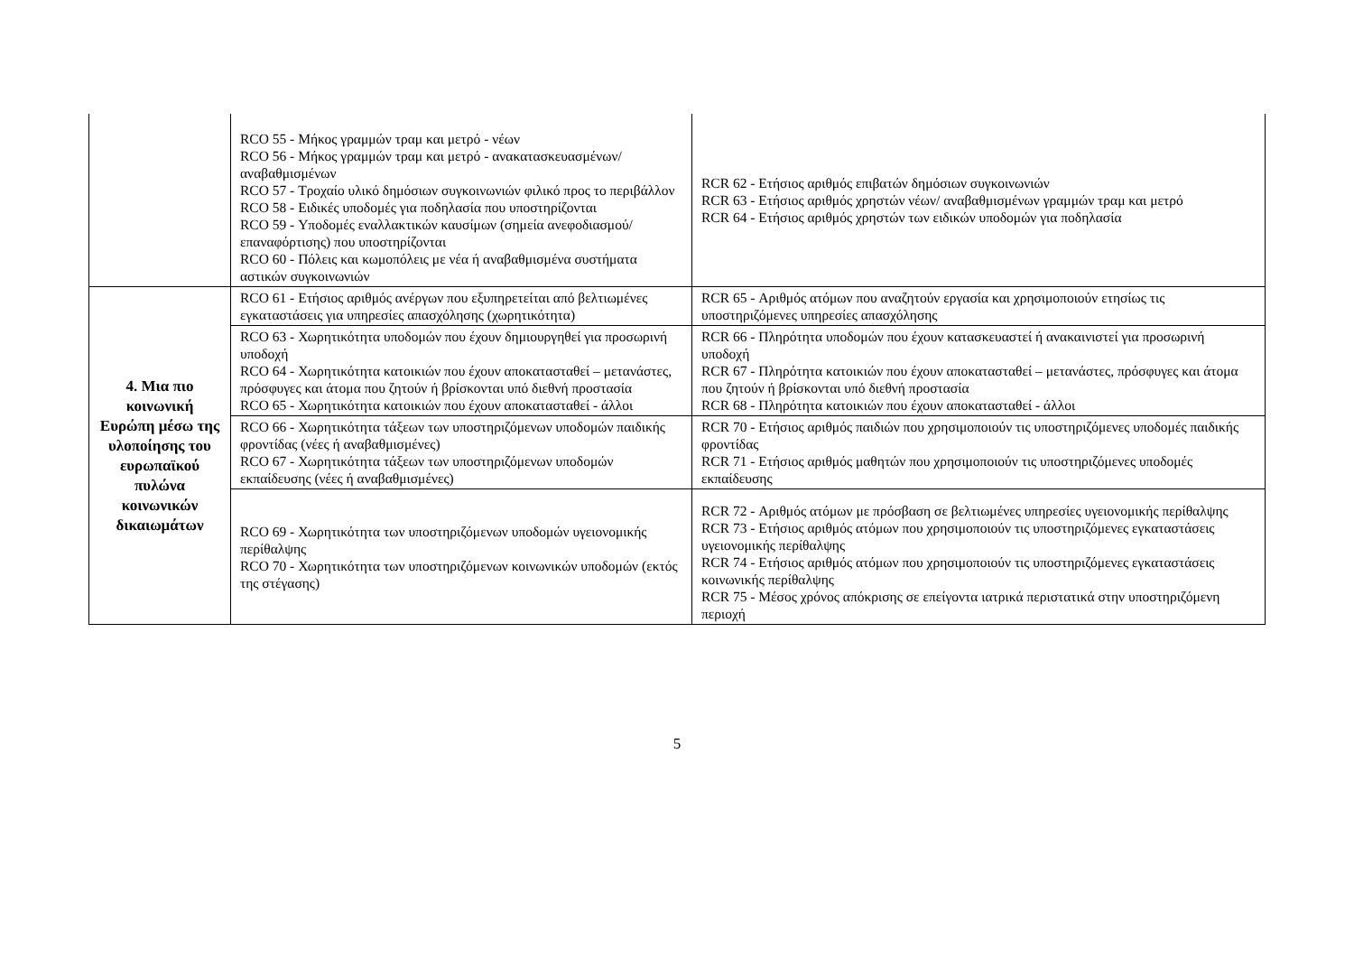| | RCO 55 - Μήκος γραμμών τραμ και μετρό - νέων RCO 56 - Μήκος γραμμών τραμ και μετρό - ανακατασκευασμένων/ αναβαθμισμένων RCO 57 - Τροχαίο υλικό δημόσιων συγκοινωνιών φιλικό προς το περιβάλλον RCO 58 - Ειδικές υποδομές για ποδηλασία που υποστηρίζονται RCO 59 - Υποδομές εναλλακτικών καυσίμων (σημεία ανεφοδιασμού/ επαναφόρτισης) που υποστηρίζονται RCO 60 - Πόλεις και κωμοπόλεις με νέα ή αναβαθμισμένα συστήματα αστικών συγκοινωνιών | RCR 62 - Ετήσιος αριθμός επιβατών δημόσιων συγκοινωνιών RCR 63 - Ετήσιος αριθμός χρηστών νέων/ αναβαθμισμένων γραμμών τραμ και μετρό RCR 64 - Ετήσιος αριθμός χρηστών των ειδικών υποδομών για ποδηλασία |
| 4. Μια πιο κοινωνική Ευρώπη μέσω της υλοποίησης του ευρωπαϊκού πυλώνα κοινωνικών δικαιωμάτων | RCO 61 - Ετήσιος αριθμός ανέργων που εξυπηρετείται από βελτιωμένες εγκαταστάσεις για υπηρεσίες απασχόλησης (χωρητικότητα) | RCR 65 - Αριθμός ατόμων που αναζητούν εργασία και χρησιμοποιούν ετησίως τις υποστηριζόμενες υπηρεσίες απασχόλησης |
| | RCO 63 - Χωρητικότητα υποδομών που έχουν δημιουργηθεί για προσωρινή υποδοχή RCO 64 - Χωρητικότητα κατοικιών που έχουν αποκατασταθεί – μετανάστες, πρόσφυγες και άτομα που ζητούν ή βρίσκονται υπό διεθνή προστασία RCO 65 - Χωρητικότητα κατοικιών που έχουν αποκατασταθεί - άλλοι | RCR 66 - Πληρότητα υποδομών που έχουν κατασκευαστεί ή ανακαινιστεί για προσωρινή υποδοχή RCR 67 - Πληρότητα κατοικιών που έχουν αποκατασταθεί – μετανάστες, πρόσφυγες και άτομα που ζητούν ή βρίσκονται υπό διεθνή προστασία RCR 68 - Πληρότητα κατοικιών που έχουν αποκατασταθεί - άλλοι |
| | RCO 66 - Χωρητικότητα τάξεων των υποστηριζόμενων υποδομών παιδικής φροντίδας (νέες ή αναβαθμισμένες) RCO 67 - Χωρητικότητα τάξεων των υποστηριζόμενων υποδομών εκπαίδευσης (νέες ή αναβαθμισμένες) | RCR 70 - Ετήσιος αριθμός παιδιών που χρησιμοποιούν τις υποστηριζόμενες υποδομές παιδικής φροντίδας RCR 71 - Ετήσιος αριθμός μαθητών που χρησιμοποιούν τις υποστηριζόμενες υποδομές εκπαίδευσης |
| | RCO 69 - Χωρητικότητα των υποστηριζόμενων υποδομών υγειονομικής περίθαλψης RCO 70 - Χωρητικότητα των υποστηριζόμενων κοινωνικών υποδομών (εκτός της στέγασης) | RCR 72 - Αριθμός ατόμων με πρόσβαση σε βελτιωμένες υπηρεσίες υγειονομικής περίθαλψης RCR 73 - Ετήσιος αριθμός ατόμων που χρησιμοποιούν τις υποστηριζόμενες εγκαταστάσεις υγειονομικής περίθαλψης RCR 74 - Ετήσιος αριθμός ατόμων που χρησιμοποιούν τις υποστηριζόμενες εγκαταστάσεις κοινωνικής περίθαλψης RCR 75 - Μέσος χρόνος απόκρισης σε επείγοντα ιατρικά περιστατικά στην υποστηριζόμενη περιοχή |
5